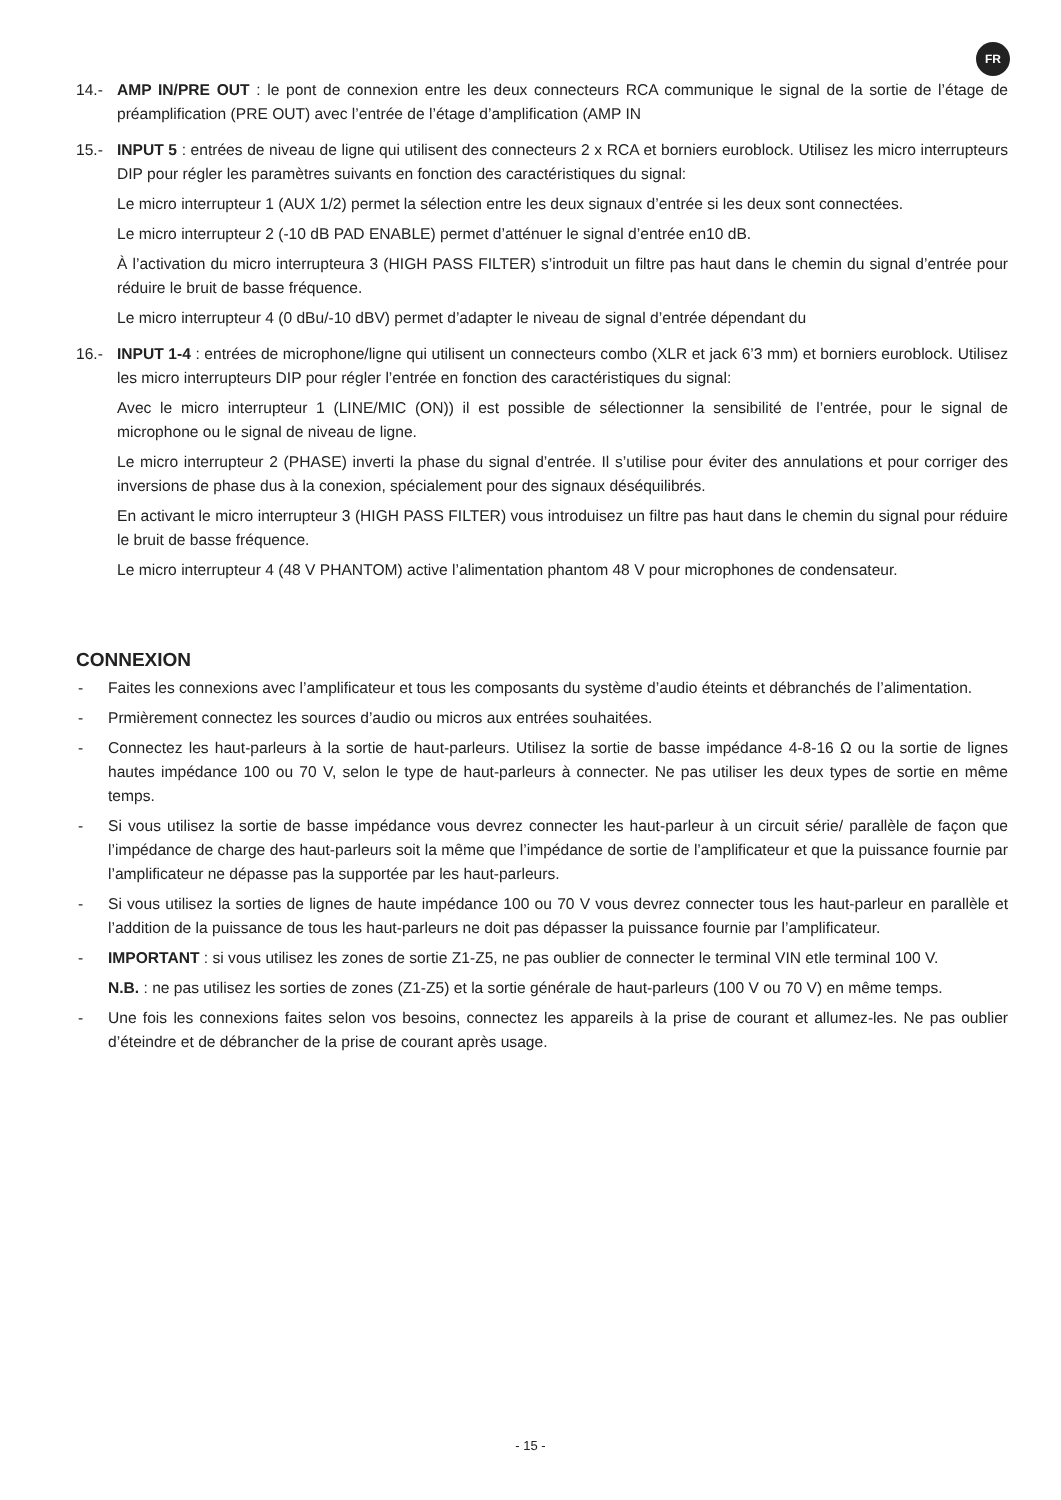FR
14.- AMP IN/PRE OUT : le pont de connexion entre les deux connecteurs RCA communique le signal de la sortie de l’étage de préamplification (PRE OUT) avec l’entrée de l’étage d’amplification (AMP IN
15.- INPUT 5 : entrées de niveau de ligne qui utilisent des connecteurs 2 x RCA et borniers euroblock. Utilisez les micro interrupteurs DIP pour régler les paramètres suivants en fonction des caractéristiques du signal:
Le micro interrupteur 1 (AUX 1/2) permet la sélection entre les deux signaux d’entrée si les deux sont connectées.
Le micro interrupteur 2 (-10 dB PAD ENABLE) permet d’atténuer le signal d’entrée en10 dB.
À l’activation du micro interrupteura 3 (HIGH PASS FILTER) s’introduit un filtre pas haut dans le chemin du signal d’entrée pour réduire le bruit de basse fréquence.
Le micro interrupteur 4 (0 dBu/-10 dBV) permet d’adapter le niveau de signal d’entrée dépendant du
16.- INPUT 1-4 : entrées de microphone/ligne qui utilisent un connecteurs combo (XLR et jack 6’3 mm) et borniers euroblock. Utilisez les micro interrupteurs DIP pour régler l’entrée en fonction des caractéristiques du signal:
Avec le micro interrupteur 1 (LINE/MIC (ON)) il est possible de sélectionner la sensibilité de l’entrée, pour le signal de microphone ou le signal de niveau de ligne.
Le micro interrupteur 2 (PHASE) inverti la phase du signal d’entrée. Il s’utilise pour éviter des annulations et pour corriger des inversions de phase dus à la conexion, spécialement pour des signaux déséquilibrés.
En activant le micro interrupteur 3 (HIGH PASS FILTER) vous introduisez un filtre pas haut dans le chemin du signal pour réduire le bruit de basse fréquence.
Le micro interrupteur 4 (48 V PHANTOM) active l’alimentation phantom 48 V pour microphones de condensateur.
CONNEXION
- Faites les connexions avec l’amplificateur et tous les composants du système d’audio éteints et débranchés de l’alimentation.
- Prmièrement connectez les sources d’audio ou micros aux entrées souhaitées.
- Connectez les haut-parleurs à la sortie de haut-parleurs. Utilisez la sortie de basse impédance 4-8-16 Ω ou la sortie de lignes hautes impédance 100 ou 70 V, selon le type de haut-parleurs à connecter. Ne pas utiliser les deux types de sortie en même temps.
- Si vous utilisez la sortie de basse impédance vous devrez connecter les haut-parleur à un circuit série/ parallèle de façon que l’impédance de charge des haut-parleurs soit la même que l’impédance de sortie de l’amplificateur et que la puissance fournie par l’amplificateur ne dépasse pas la supportée par les haut-parleurs.
- Si vous utilisez la sorties de lignes de haute impédance 100 ou 70 V vous devrez connecter tous les haut-parleur en parallèle et l’addition de la puissance de tous les haut-parleurs ne doit pas dépasser la puissance fournie par l’amplificateur.
- IMPORTANT : si vous utilisez les zones de sortie Z1-Z5, ne pas oublier de connecter le terminal VIN etle terminal 100 V.
N.B. : ne pas utilisez les sorties de zones (Z1-Z5) et la sortie générale de haut-parleurs (100 V ou 70 V) en même temps.
- Une fois les connexions faites selon vos besoins, connectez les appareils à la prise de courant et allumez-les. Ne pas oublier d’éteindre et de débrancher de la prise de courant après usage.
- 15 -